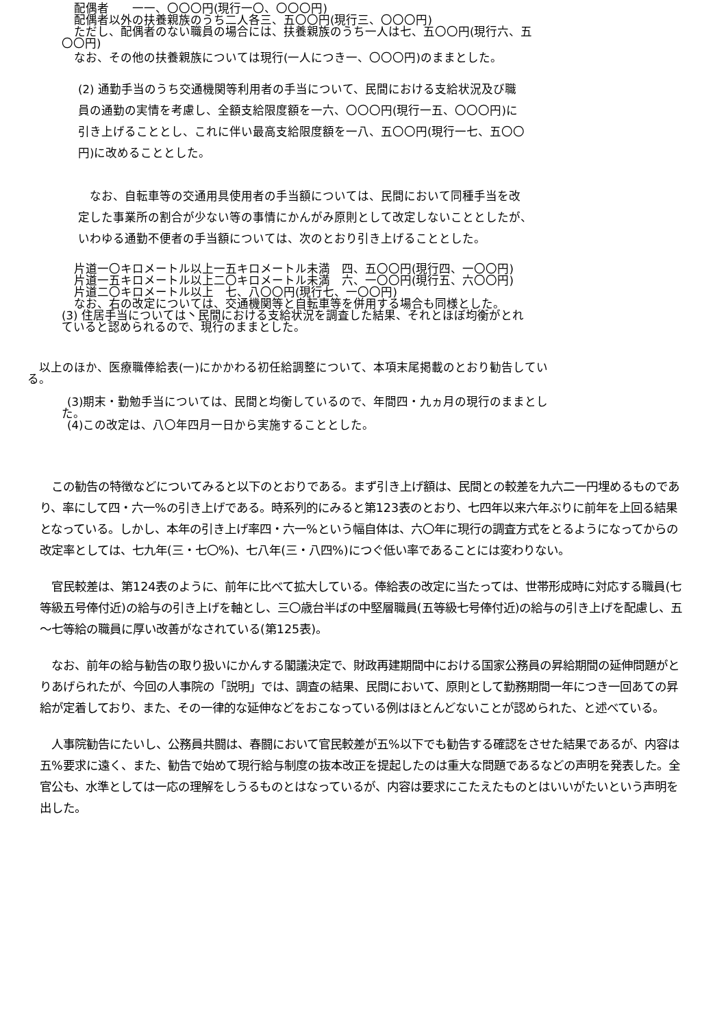配偶者　　一一、〇〇〇円(現行一〇、〇〇〇円)
配偶者以外の扶養親族のうち二人各三、五〇〇円(現行三、〇〇〇円)
ただし、配偶者のない職員の場合には、扶養親族のうち一人は七、五〇〇円(現行六、五
〇〇円)
なお、その他の扶養親族については現行(一人につき一、〇〇〇円)のままとした。
(2) 通勤手当のうち交通機関等利用者の手当について、民間における支給状況及び職
員の通勤の実情を考慮し、全額支給限度額を一六、〇〇〇円(現行一五、〇〇〇円)に
引き上げることとし、これに伴い最高支給限度額を一八、五〇〇円(現行一七、五〇〇
円)に改めることとした。
　なお、自転車等の交通用具使用者の手当額については、民間において同種手当を改
定した事業所の割合が少ない等の事情にかんがみ原則として改定しないこととしたが、
いわゆる通勤不便者の手当額については、次のとおり引き上げることとした。
片道一〇キロメートル以上一五キロメートル未満　四、五〇〇円(現行四、一〇〇円)
片道一五キロメートル以上二〇キロメートル未満　六、一〇〇円(現行五、六〇〇円)
片道二〇キロメートル以上　七、八〇〇円(現行七、一〇〇円)
なお、右の改定については、交通機関等と自転車等を併用する場合も同様とした。
(3) 住居手当については丶民間における支給状況を調査した結果、それとほぼ均衡がとれ
ていると認められるので、現行のままとした。
　以上のほか、医療職俸給表(一)にかかわる初任給調整について、本項末尾掲載のとおり勧告してい
る。
(3)期末・勤勉手当については、民間と均衡しているので、年間四・九ヵ月の現行のままとし
た。
(4)この改定は、八〇年四月一日から実施することとした。
　この勧告の特徴などについてみると以下のとおりである。まず引き上げ額は、民間との較差を九六二一円埋めるものであり、率にして四・六一%の引き上げである。時系列的にみると第123表のとおり、七四年以来六年ぶりに前年を上回る結果となっている。しかし、本年の引き上げ率四・六一%という幅自体は、六〇年に現行の調査方式をとるようになってからの改定率としては、七九年(三・七〇%)、七八年(三・八四%)につぐ低い率であることには変わりない。
　官民較差は、第124表のように、前年に比べて拡大している。俸給表の改定に当たっては、世帯形成時に対応する職員(七等級五号俸付近)の給与の引き上げを軸とし、三〇歳台半ばの中堅層職員(五等級七号俸付近)の給与の引き上げを配慮し、五～七等給の職員に厚い改善がなされている(第125表)。
　なお、前年の給与勧告の取り扱いにかんする閣議決定で、財政再建期間中における国家公務員の昇給期間の延伸問題がとりあげられたが、今回の人事院の「説明」では、調査の結果、民間において、原則として勤務期間一年につき一回あての昇給が定着しており、また、その一律的な延伸などをおこなっている例はほとんどないことが認められた、と述べている。
　人事院勧告にたいし、公務員共闘は、春闘において官民較差が五%以下でも勧告する確認をさせた結果であるが、内容は五%要求に遠く、また、勧告で始めて現行給与制度の抜本改正を提起したのは重大な問題であるなどの声明を発表した。全官公も、水準としては一応の理解をしうるものとはなっているが、内容は要求にこたえたものとはいいがたいという声明を出した。